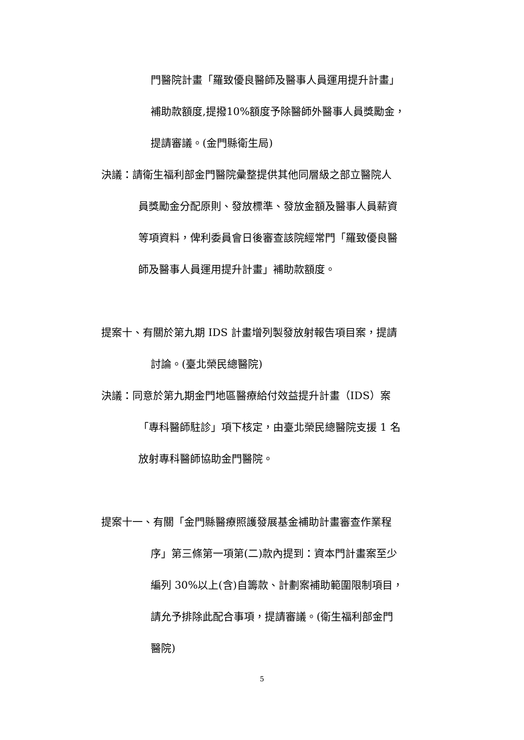門醫院計畫「羅致優良醫師及醫事人員運用提升計畫」
補助款額度,提撥10%額度予除醫師外醫事人員獎勵金，
提請審議。(金門縣衛生局)
決議：請衛生福利部金門醫院彙整提供其他同層級之部立醫院人
員獎勵金分配原則、發放標準、發放金額及醫事人員薪資
等項資料，俾利委員會日後審查該院經常門「羅致優良醫
師及醫事人員運用提升計畫」補助款額度。
提案十、有關於第九期 IDS 計畫增列製發放射報告項目案，提請
討論。(臺北榮民總醫院)
決議：同意於第九期金門地區醫療給付效益提升計畫（IDS）案
「專科醫師駐診」項下核定，由臺北榮民總醫院支援 1 名
放射專科醫師協助金門醫院。
提案十一、有關「金門縣醫療照護發展基金補助計畫審查作業程
序」第三條第一項第(二)款內提到：資本門計畫案至少
編列 30%以上(含)自籌款、計劃案補助範圍限制項目，
請允予排除此配合事項，提請審議。(衛生福利部金門
醫院)
5